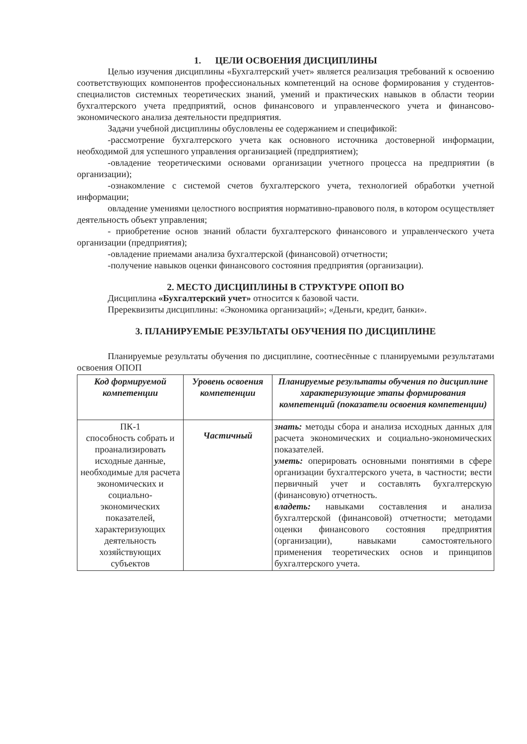1. ЦЕЛИ ОСВОЕНИЯ ДИСЦИПЛИНЫ
Целью изучения дисциплины «Бухгалтерский учет» является реализация требований к освоению соответствующих компонентов профессиональных компетенций на основе формирования у студентов-специалистов системных теоретических знаний, умений и практических навыков в области теории бухгалтерского учета предприятий, основ финансового и управленческого учета и финансово-экономического анализа деятельности предприятия.
Задачи учебной дисциплины обусловлены ее содержанием и спецификой:
-рассмотрение бухгалтерского учета как основного источника достоверной информации, необходимой для успешного управления организацией (предприятием);
-овладение теоретическими основами организации учетного процесса на предприятии (в организации);
-ознакомление с системой счетов бухгалтерского учета, технологией обработки учетной информации;
овладение умениями целостного восприятия нормативно-правового поля, в котором осуществляет деятельность объект управления;
- приобретение основ знаний области бухгалтерского финансового и управленческого учета организации (предприятия);
-овладение приемами анализа бухгалтерской (финансовой) отчетности;
-получение навыков оценки финансового состояния предприятия (организации).
2. МЕСТО ДИСЦИПЛИНЫ В СТРУКТУРЕ ОПОП ВО
Дисциплина «Бухгалтерский учет» относится к базовой части.
Пререквизиты дисциплины: «Экономика организаций»; «Деньги, кредит, банки».
3. ПЛАНИРУЕМЫЕ РЕЗУЛЬТАТЫ ОБУЧЕНИЯ ПО ДИСЦИПЛИНЕ
Планируемые результаты обучения по дисциплине, соотнесённые с планируемыми результатами освоения ОПОП
| Код формируемой компетенции | Уровень освоения компетенции | Планируемые результаты обучения по дисциплине характеризующие этапы формирования компетенций (показатели освоения компетенции) |
| --- | --- | --- |
| ПК-1 способность собрать и проанализировать исходные данные, необходимые для расчета экономических и социально-экономических показателей, характеризующих деятельность хозяйствующих субъектов | Частичный | знать: методы сбора и анализа исходных данных для расчета экономических и социально-экономических показателей. уметь: оперировать основными понятиями в сфере организации бухгалтерского учета, в частности; вести первичный учет и составлять бухгалтерскую (финансовую) отчетность. владеть: навыками составления и анализа бухгалтерской (финансовой) отчетности; методами оценки финансового состояния предприятия (организации), навыками самостоятельного применения теоретических основ и принципов бухгалтерского учета. |